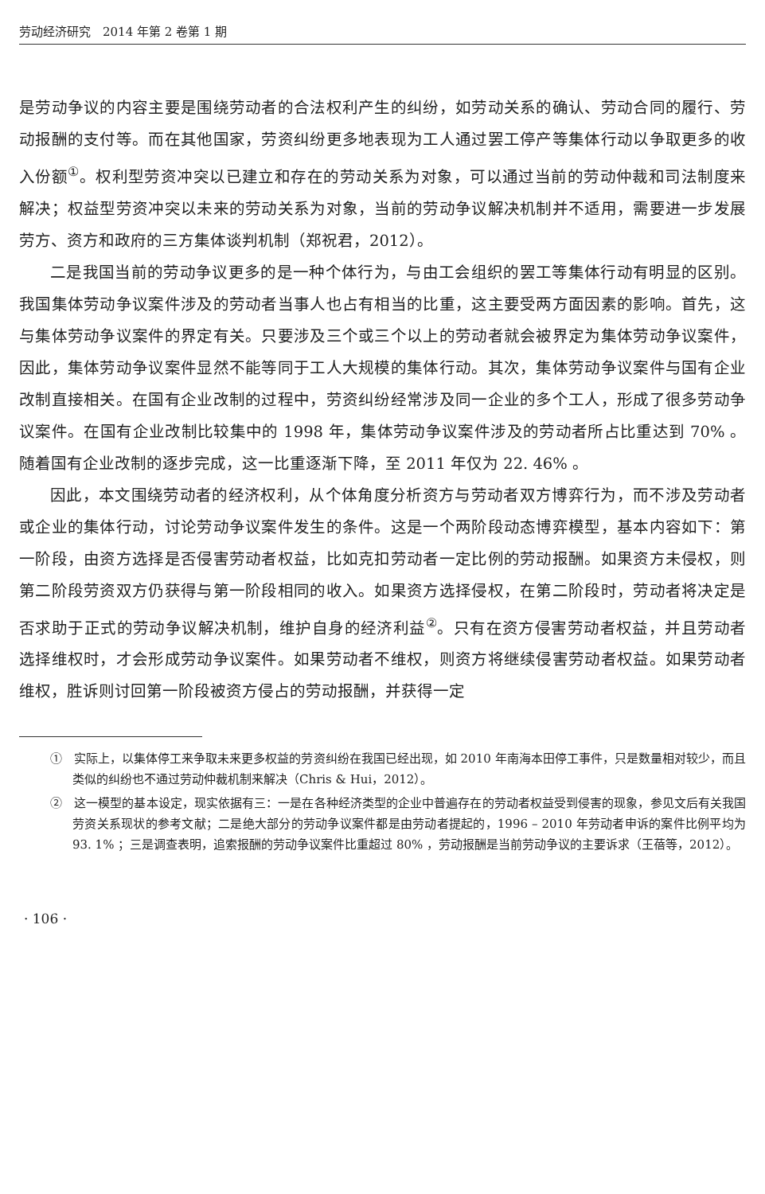劳动经济研究　2014 年第 2 卷第 1 期
是劳动争议的内容主要是围绕劳动者的合法权利产生的纠纷，如劳动关系的确认、劳动合同的履行、劳动报酬的支付等。而在其他国家，劳资纠纷更多地表现为工人通过罢工停产等集体行动以争取更多的收入份额<sup>①</sup>。权利型劳资冲突以已建立和存在的劳动关系为对象，可以通过当前的劳动仲裁和司法制度来解决；权益型劳资冲突以未来的劳动关系为对象，当前的劳动争议解决机制并不适用，需要进一步发展劳方、资方和政府的三方集体谈判机制（郑祝君，2012）。
二是我国当前的劳动争议更多的是一种个体行为，与由工会组织的罢工等集体行动有明显的区别。我国集体劳动争议案件涉及的劳动者当事人也占有相当的比重，这主要受两方面因素的影响。首先，这与集体劳动争议案件的界定有关。只要涉及三个或三个以上的劳动者就会被界定为集体劳动争议案件，因此，集体劳动争议案件显然不能等同于工人大规模的集体行动。其次，集体劳动争议案件与国有企业改制直接相关。在国有企业改制的过程中，劳资纠纷经常涉及同一企业的多个工人，形成了很多劳动争议案件。在国有企业改制比较集中的 1998 年，集体劳动争议案件涉及的劳动者所占比重达到 70% 。随着国有企业改制的逐步完成，这一比重逐渐下降，至 2011 年仅为 22. 46% 。
因此，本文围绕劳动者的经济权利，从个体角度分析资方与劳动者双方博弈行为，而不涉及劳动者或企业的集体行动，讨论劳动争议案件发生的条件。这是一个两阶段动态博弈模型，基本内容如下：第一阶段，由资方选择是否侵害劳动者权益，比如克扣劳动者一定比例的劳动报酬。如果资方未侵权，则第二阶段劳资双方仍获得与第一阶段相同的收入。如果资方选择侵权，在第二阶段时，劳动者将决定是否求助于正式的劳动争议解决机制，维护自身的经济利益<sup>②</sup>。只有在资方侵害劳动者权益，并且劳动者选择维权时，才会形成劳动争议案件。如果劳动者不维权，则资方将继续侵害劳动者权益。如果劳动者维权，胜诉则讨回第一阶段被资方侵占的劳动报酬，并获得一定
①　实际上，以集体停工来争取未来更多权益的劳资纠纷在我国已经出现，如 2010 年南海本田停工事件，只是数量相对较少，而且类似的纠纷也不通过劳动仲裁机制来解决（Chris & Hui，2012）。
②　这一模型的基本设定，现实依据有三：一是在各种经济类型的企业中普遍存在的劳动者权益受到侵害的现象，参见文后有关我国劳资关系现状的参考文献；二是绝大部分的劳动争议案件都是由劳动者提起的，1996 – 2010 年劳动者申诉的案件比例平均为 93. 1% ；三是调查表明，追索报酬的劳动争议案件比重超过 80% ，劳动报酬是当前劳动争议的主要诉求（王蓓等，2012）。
· 106 ·